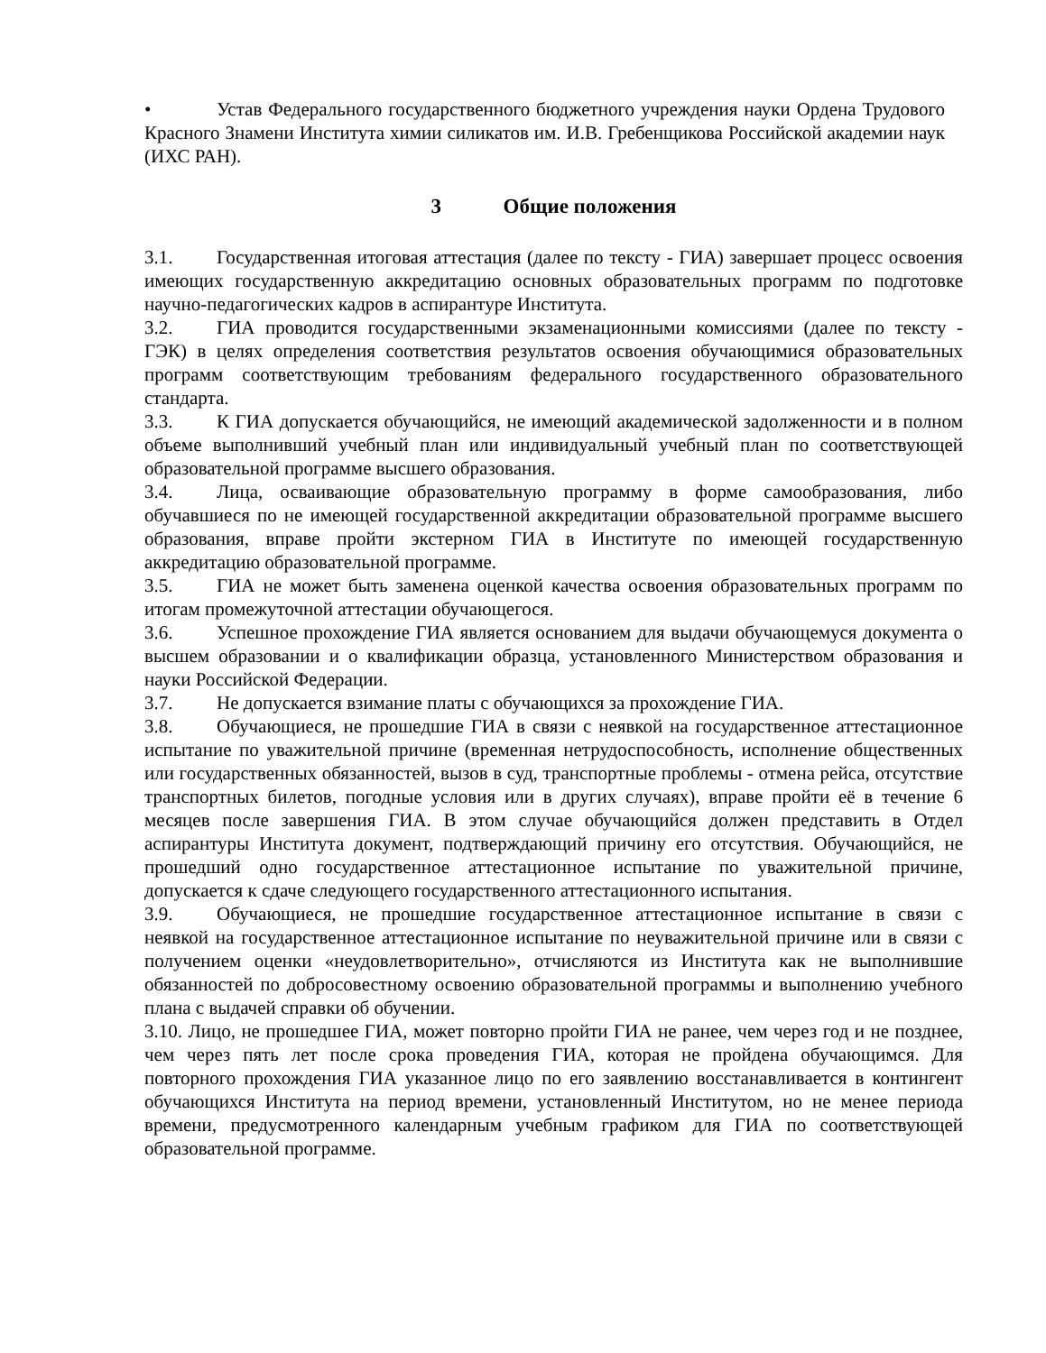• Устав Федерального государственного бюджетного учреждения науки Ордена Трудового Красного Знамени Института химии силикатов им. И.В. Гребенщикова Российской академии наук (ИХС РАН).
3 Общие положения
3.1. Государственная итоговая аттестация (далее по тексту - ГИА) завершает процесс освоения имеющих государственную аккредитацию основных образовательных программ по подготовке научно-педагогических кадров в аспирантуре Института.
3.2. ГИА проводится государственными экзаменационными комиссиями (далее по тексту - ГЭК) в целях определения соответствия результатов освоения обучающимися образовательных программ соответствующим требованиям федерального государственного образовательного стандарта.
3.3. К ГИА допускается обучающийся, не имеющий академической задолженности и в полном объеме выполнивший учебный план или индивидуальный учебный план по соответствующей образовательной программе высшего образования.
3.4. Лица, осваивающие образовательную программу в форме самообразования, либо обучавшиеся по не имеющей государственной аккредитации образовательной программе высшего образования, вправе пройти экстерном ГИА в Институте по имеющей государственную аккредитацию образовательной программе.
3.5. ГИА не может быть заменена оценкой качества освоения образовательных программ по итогам промежуточной аттестации обучающегося.
3.6. Успешное прохождение ГИА является основанием для выдачи обучающемуся документа о высшем образовании и о квалификации образца, установленного Министерством образования и науки Российской Федерации.
3.7. Не допускается взимание платы с обучающихся за прохождение ГИА.
3.8. Обучающиеся, не прошедшие ГИА в связи с неявкой на государственное аттестационное испытание по уважительной причине (временная нетрудоспособность, исполнение общественных или государственных обязанностей, вызов в суд, транспортные проблемы - отмена рейса, отсутствие транспортных билетов, погодные условия или в других случаях), вправе пройти её в течение 6 месяцев после завершения ГИА. В этом случае обучающийся должен представить в Отдел аспирантуры Института документ, подтверждающий причину его отсутствия. Обучающийся, не прошедший одно государственное аттестационное испытание по уважительной причине, допускается к сдаче следующего государственного аттестационного испытания.
3.9. Обучающиеся, не прошедшие государственное аттестационное испытание в связи с неявкой на государственное аттестационное испытание по неуважительной причине или в связи с получением оценки «неудовлетворительно», отчисляются из Института как не выполнившие обязанностей по добросовестному освоению образовательной программы и выполнению учебного плана с выдачей справки об обучении.
3.10. Лицо, не прошедшее ГИА, может повторно пройти ГИА не ранее, чем через год и не позднее, чем через пять лет после срока проведения ГИА, которая не пройдена обучающимся. Для повторного прохождения ГИА указанное лицо по его заявлению восстанавливается в контингент обучающихся Института на период времени, установленный Институтом, но не менее периода времени, предусмотренного календарным учебным графиком для ГИА по соответствующей образовательной программе.